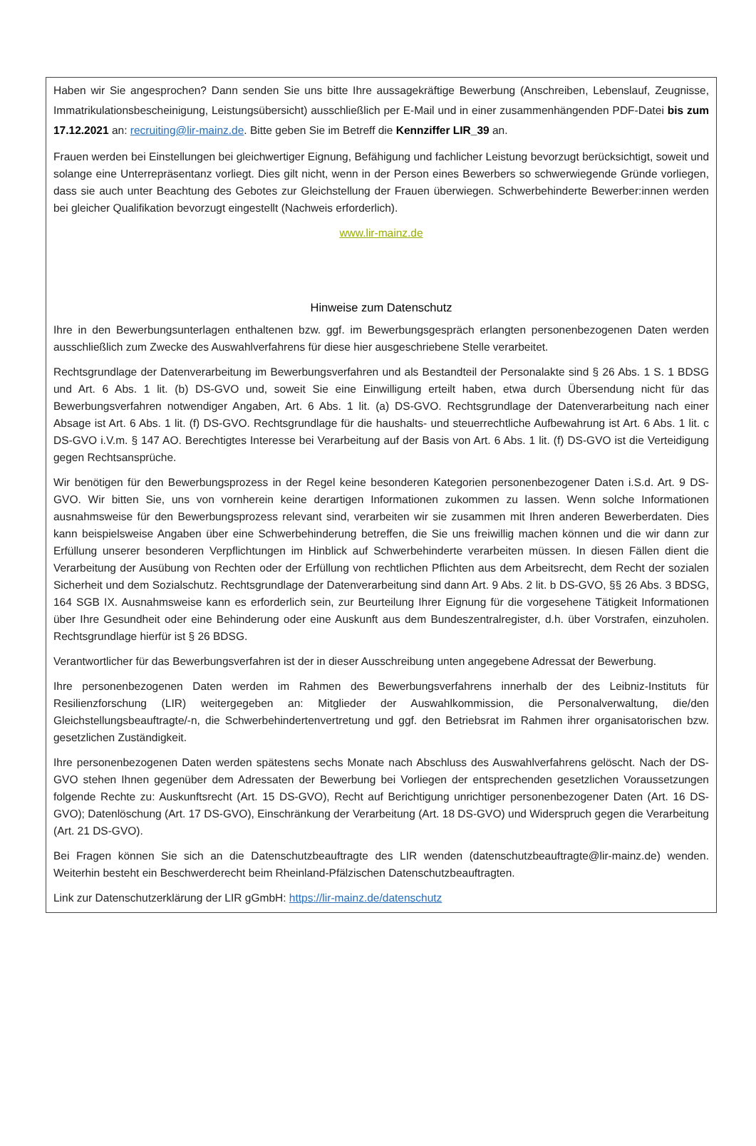Haben wir Sie angesprochen? Dann senden Sie uns bitte Ihre aussagekräftige Bewerbung (Anschreiben, Lebenslauf, Zeugnisse, Immatrikulationsbescheinigung, Leistungsübersicht) ausschließlich per E-Mail und in einer zusammenhängenden PDF-Datei bis zum 17.12.2021 an: recruiting@lir-mainz.de. Bitte geben Sie im Betreff die Kennziffer LIR_39 an.
Frauen werden bei Einstellungen bei gleichwertiger Eignung, Befähigung und fachlicher Leistung bevorzugt berücksichtigt, soweit und solange eine Unterrepräsentanz vorliegt. Dies gilt nicht, wenn in der Person eines Bewerbers so schwerwiegende Gründe vorliegen, dass sie auch unter Beachtung des Gebotes zur Gleichstellung der Frauen überwiegen. Schwerbehinderte Bewerber:innen werden bei gleicher Qualifikation bevorzugt eingestellt (Nachweis erforderlich).
www.lir-mainz.de
Hinweise zum Datenschutz
Ihre in den Bewerbungsunterlagen enthaltenen bzw. ggf. im Bewerbungsgespräch erlangten personenbezogenen Daten werden ausschließlich zum Zwecke des Auswahlverfahrens für diese hier ausgeschriebene Stelle verarbeitet.
Rechtsgrundlage der Datenverarbeitung im Bewerbungsverfahren und als Bestandteil der Personalakte sind § 26 Abs. 1 S. 1 BDSG und Art. 6 Abs. 1 lit. (b) DS-GVO und, soweit Sie eine Einwilligung erteilt haben, etwa durch Übersendung nicht für das Bewerbungsverfahren notwendiger Angaben, Art. 6 Abs. 1 lit. (a) DS-GVO. Rechtsgrundlage der Datenverarbeitung nach einer Absage ist Art. 6 Abs. 1 lit. (f) DS-GVO. Rechtsgrundlage für die haushalts- und steuerrechtliche Aufbewahrung ist Art. 6 Abs. 1 lit. c DS-GVO i.V.m. § 147 AO. Berechtigtes Interesse bei Verarbeitung auf der Basis von Art. 6 Abs. 1 lit. (f) DS-GVO ist die Verteidigung gegen Rechtsansprüche.
Wir benötigen für den Bewerbungsprozess in der Regel keine besonderen Kategorien personenbezogener Daten i.S.d. Art. 9 DS-GVO. Wir bitten Sie, uns von vornherein keine derartigen Informationen zukommen zu lassen. Wenn solche Informationen ausnahmsweise für den Bewerbungsprozess relevant sind, verarbeiten wir sie zusammen mit Ihren anderen Bewerberdaten. Dies kann beispielsweise Angaben über eine Schwerbehinderung betreffen, die Sie uns freiwillig machen können und die wir dann zur Erfüllung unserer besonderen Verpflichtungen im Hinblick auf Schwerbehinderte verarbeiten müssen. In diesen Fällen dient die Verarbeitung der Ausübung von Rechten oder der Erfüllung von rechtlichen Pflichten aus dem Arbeitsrecht, dem Recht der sozialen Sicherheit und dem Sozialschutz. Rechtsgrundlage der Datenverarbeitung sind dann Art. 9 Abs. 2 lit. b DS-GVO, §§ 26 Abs. 3 BDSG, 164 SGB IX. Ausnahmsweise kann es erforderlich sein, zur Beurteilung Ihrer Eignung für die vorgesehene Tätigkeit Informationen über Ihre Gesundheit oder eine Behinderung oder eine Auskunft aus dem Bundeszentralregister, d.h. über Vorstrafen, einzuholen. Rechtsgrundlage hierfür ist § 26 BDSG.
Verantwortlicher für das Bewerbungsverfahren ist der in dieser Ausschreibung unten angegebene Adressat der Bewerbung.
Ihre personenbezogenen Daten werden im Rahmen des Bewerbungsverfahrens innerhalb der des Leibniz-Instituts für Resilienzforschung (LIR) weitergegeben an: Mitglieder der Auswahlkommission, die Personalverwaltung, die/den Gleichstellungsbeauftragte/-n, die Schwerbehindertenvertretung und ggf. den Betriebsrat im Rahmen ihrer organisatorischen bzw. gesetzlichen Zuständigkeit.
Ihre personenbezogenen Daten werden spätestens sechs Monate nach Abschluss des Auswahlverfahrens gelöscht. Nach der DS-GVO stehen Ihnen gegenüber dem Adressaten der Bewerbung bei Vorliegen der entsprechenden gesetzlichen Voraussetzungen folgende Rechte zu: Auskunftsrecht (Art. 15 DS-GVO), Recht auf Berichtigung unrichtiger personenbezogener Daten (Art. 16 DS-GVO); Datenlöschung (Art. 17 DS-GVO), Einschränkung der Verarbeitung (Art. 18 DS-GVO) und Widerspruch gegen die Verarbeitung (Art. 21 DS-GVO).
Bei Fragen können Sie sich an die Datenschutzbeauftragte des LIR wenden (datenschutzbeauftragte@lir-mainz.de) wenden. Weiterhin besteht ein Beschwerderecht beim Rheinland-Pfälzischen Datenschutzbeauftragten.
Link zur Datenschutzerklärung der LIR gGmbH: https://lir-mainz.de/datenschutz